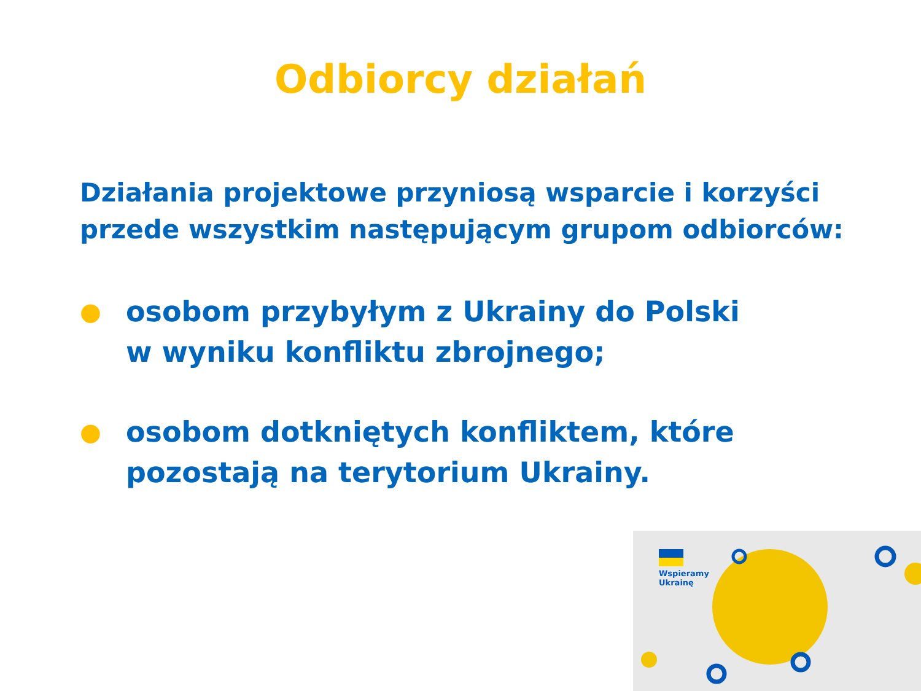Odbiorcy działań
Działania projektowe przyniosą wsparcie i korzyści
przede wszystkim następującym grupom odbiorców:
● osobom przybyłym z Ukrainy do Polski
w wyniku konfliktu zbrojnego;
● osobom dotkniętych konfliktem, które
pozostają na terytorium Ukrainy.
Wspieramy
Ukrainę